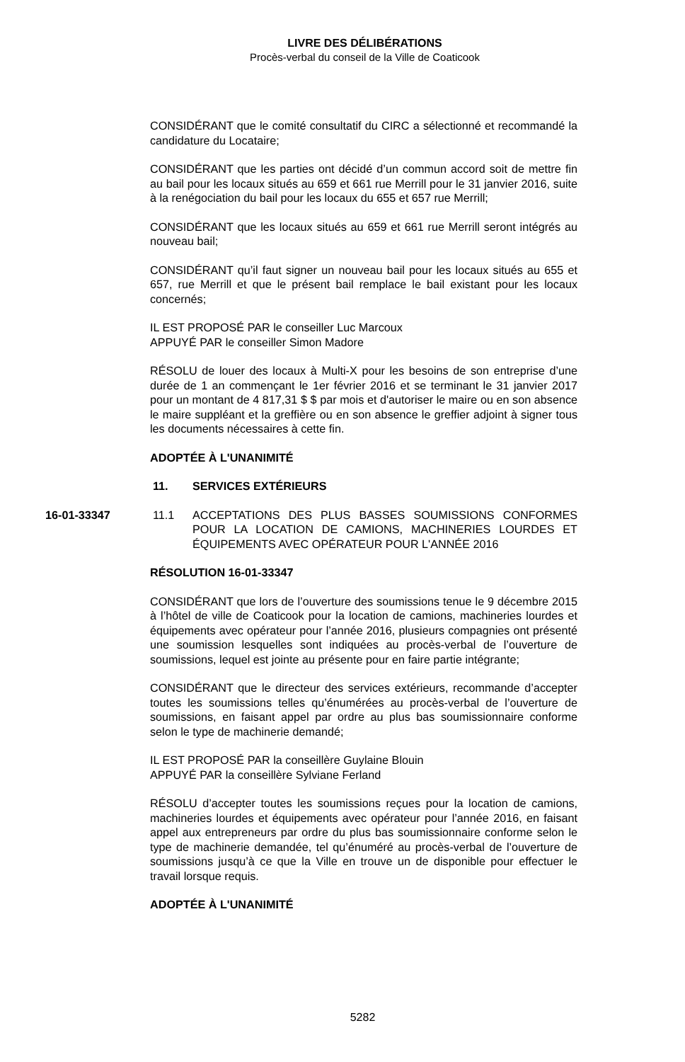LIVRE DES DÉLIBÉRATIONS
Procès-verbal du conseil de la Ville de Coaticook
CONSIDÉRANT que le comité consultatif du CIRC a sélectionné et recommandé la candidature du Locataire;
CONSIDÉRANT que les parties ont décidé d’un commun accord soit de mettre fin au bail pour les locaux situés au 659 et 661 rue Merrill pour le 31 janvier 2016, suite à la renégociation du bail pour les locaux du 655 et 657 rue Merrill;
CONSIDÉRANT que les locaux situés au 659 et 661 rue Merrill seront intégrés au nouveau bail;
CONSIDÉRANT qu’il faut signer un nouveau bail pour les locaux situés au 655 et 657, rue Merrill et que le présent bail remplace le bail existant pour les locaux concernés;
IL EST PROPOSÉ PAR le conseiller Luc Marcoux
APPUYÉ PAR le conseiller Simon Madore
RÉSOLU de louer des locaux à Multi-X pour les besoins de son entreprise d’une durée de 1 an commençant le 1er février 2016 et se terminant le 31 janvier 2017 pour un montant de 4 817,31 $ $ par mois et d'autoriser le maire ou en son absence le maire suppléant et la greffière ou en son absence le greffier adjoint à signer tous les documents nécessaires à cette fin.
ADOPTÉE À L'UNANIMITÉ
11. SERVICES EXTÉRIEURS
16-01-33347 11.1 ACCEPTATIONS DES PLUS BASSES SOUMISSIONS CONFORMES POUR LA LOCATION DE CAMIONS, MACHINERIES LOURDES ET ÉQUIPEMENTS AVEC OPÉRATEUR POUR L'ANNÉE 2016
RÉSOLUTION 16-01-33347
CONSIDÉRANT que lors de l’ouverture des soumissions tenue le 9 décembre 2015 à l’hôtel de ville de Coaticook pour la location de camions, machineries lourdes et équipements avec opérateur pour l’année 2016, plusieurs compagnies ont présenté une soumission lesquelles sont indiquées au procès-verbal de l’ouverture de soumissions, lequel est jointe au présente pour en faire partie intégrante;
CONSIDÉRANT que le directeur des services extérieurs, recommande d’accepter toutes les soumissions telles qu’énumérées au procès-verbal de l’ouverture de soumissions, en faisant appel par ordre au plus bas soumissionnaire conforme selon le type de machinerie demandé;
IL EST PROPOSÉ PAR la conseillère Guylaine Blouin
APPUYÉ PAR la conseillère Sylviane Ferland
RÉSOLU d’accepter toutes les soumissions reçues pour la location de camions, machineries lourdes et équipements avec opérateur pour l’année 2016, en faisant appel aux entrepreneurs par ordre du plus bas soumissionnaire conforme selon le type de machinerie demandée, tel qu’énuméré au procès-verbal de l’ouverture de soumissions jusqu’à ce que la Ville en trouve un de disponible pour effectuer le travail lorsque requis.
ADOPTÉE À L'UNANIMITÉ
5282